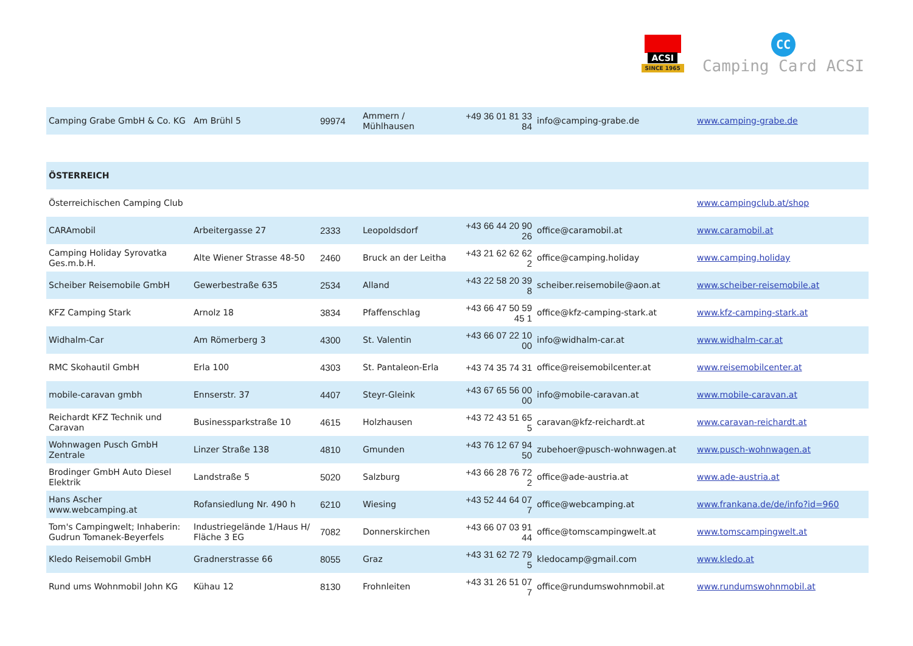ACSI
SINCE 1965
CC
Camping Card ACSI
| Camping Grabe GmbH & Co. KG | Am Brühl 5 | 99974 | Ammern / Mühlhausen | +49 36 01 81 33 84 | info@camping-grabe.de | www.camping-grabe.de |
| ÖSTERREICH | | | | | | |
| Österreichischen Camping Club | | | | | | www.campingclub.at/shop |
| CARAmobil | Arbeitergasse 27 | 2333 | Leopoldsdorf | +43 66 44 20 90 26 | office@caramobil.at | www.caramobil.at |
| Camping Holiday Syrovatka Ges.m.b.H. | Alte Wiener Strasse 48-50 | 2460 | Bruck an der Leitha | +43 21 62 62 62 2 | office@camping.holiday | www.camping.holiday |
| Scheiber Reisemobile GmbH | Gewerbestraße 635 | 2534 | Alland | +43 22 58 20 39 8 | scheiber.reisemobile@aon.at | www.scheiber-reisemobile.at |
| KFZ Camping Stark | Arnolz 18 | 3834 | Pfaffenschlag | +43 66 47 50 59 45 1 | office@kfz-camping-stark.at | www.kfz-camping-stark.at |
| Widhalm-Car | Am Römerberg 3 | 4300 | St. Valentin | +43 66 07 22 10 00 | info@widhalm-car.at | www.widhalm-car.at |
| RMC Skohautil GmbH | Erla 100 | 4303 | St. Pantaleon-Erla | +43 74 35 74 31 | office@reisemobilcenter.at | www.reisemobilcenter.at |
| mobile-caravan gmbh | Ennserstr. 37 | 4407 | Steyr-Gleink | +43 67 65 56 00 00 | info@mobile-caravan.at | www.mobile-caravan.at |
| Reichardt KFZ Technik und Caravan | Businessparkstraße 10 | 4615 | Holzhausen | +43 72 43 51 65 5 | caravan@kfz-reichardt.at | www.caravan-reichardt.at |
| Wohnwagen Pusch GmbH Zentrale | Linzer Straße 138 | 4810 | Gmunden | +43 76 12 67 94 50 | zubehoer@pusch-wohnwagen.at | www.pusch-wohnwagen.at |
| Brodinger GmbH Auto Diesel Elektrik | Landstraße 5 | 5020 | Salzburg | +43 66 28 76 72 2 | office@ade-austria.at | www.ade-austria.at |
| Hans Ascher www.webcamping.at | Rofansiedlung Nr. 490 h | 6210 | Wiesing | +43 52 44 64 07 7 | office@webcamping.at | www.frankana.de/de/info?id=960 |
| Tom's Campingwelt; Inhaberin: Gudrun Tomanek-Beyerfels | Industriegelände 1/Haus H/ Fläche 3 EG | 7082 | Donnerskirchen | +43 66 07 03 91 44 | office@tomscampingwelt.at | www.tomscampingwelt.at |
| Kledo Reisemobil GmbH | Gradnerstrasse 66 | 8055 | Graz | +43 31 62 72 79 5 | kledocamp@gmail.com | www.kledo.at |
| Rund ums Wohnmobil John KG | Kühau 12 | 8130 | Frohnleiten | +43 31 26 51 07 7 | office@rundumswohnmobil.at | www.rundumswohnmobil.at |